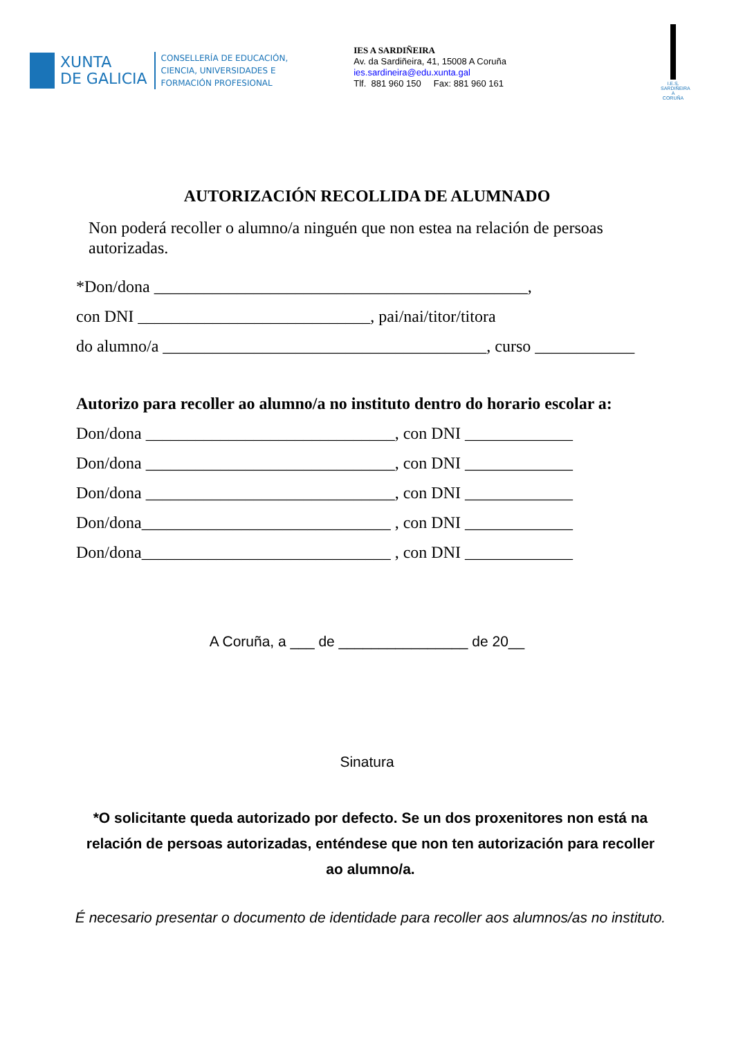XUNTA
DE GALICIA
CONSELLERÍA DE EDUCACIÓN,
CIENCIA, UNIVERSIDADES E
FORMACIÓN PROFESIONAL
IES A SARDIÑEIRA
Av. da Sardiñeira, 41, 15008 A Coruña
ies.sardineira@edu.xunta.gal
Tlf. 881 960 150 Fax: 881 960 161
I.E.S. SARDIÑEIRA A CORUÑA
AUTORIZACIÓN RECOLLIDA DE ALUMNADO
Non poderá recoller o alumno/a ninguén que non estea na relación de persoas autorizadas.
*Don/dona _____________________________________________,
con DNI ____________________________, pai/nai/titor/titora
do alumno/a _______________________________________, curso ____________
Autorizo para recoller ao alumno/a no instituto dentro do horario escolar a:
Don/dona ______________________________, con DNI _____________
Don/dona ______________________________, con DNI _____________
Don/dona ______________________________, con DNI _____________
Don/dona______________________________ , con DNI _____________
Don/dona______________________________ , con DNI _____________
A Coruña, a ___ de ________________ de 20__
Sinatura
*O solicitante queda autorizado por defecto. Se un dos proxenitores non está na relación de persoas autorizadas, enténdese que non ten autorización para recoller ao alumno/a.
É necesario presentar o documento de identidade para recoller aos alumnos/as no instituto.